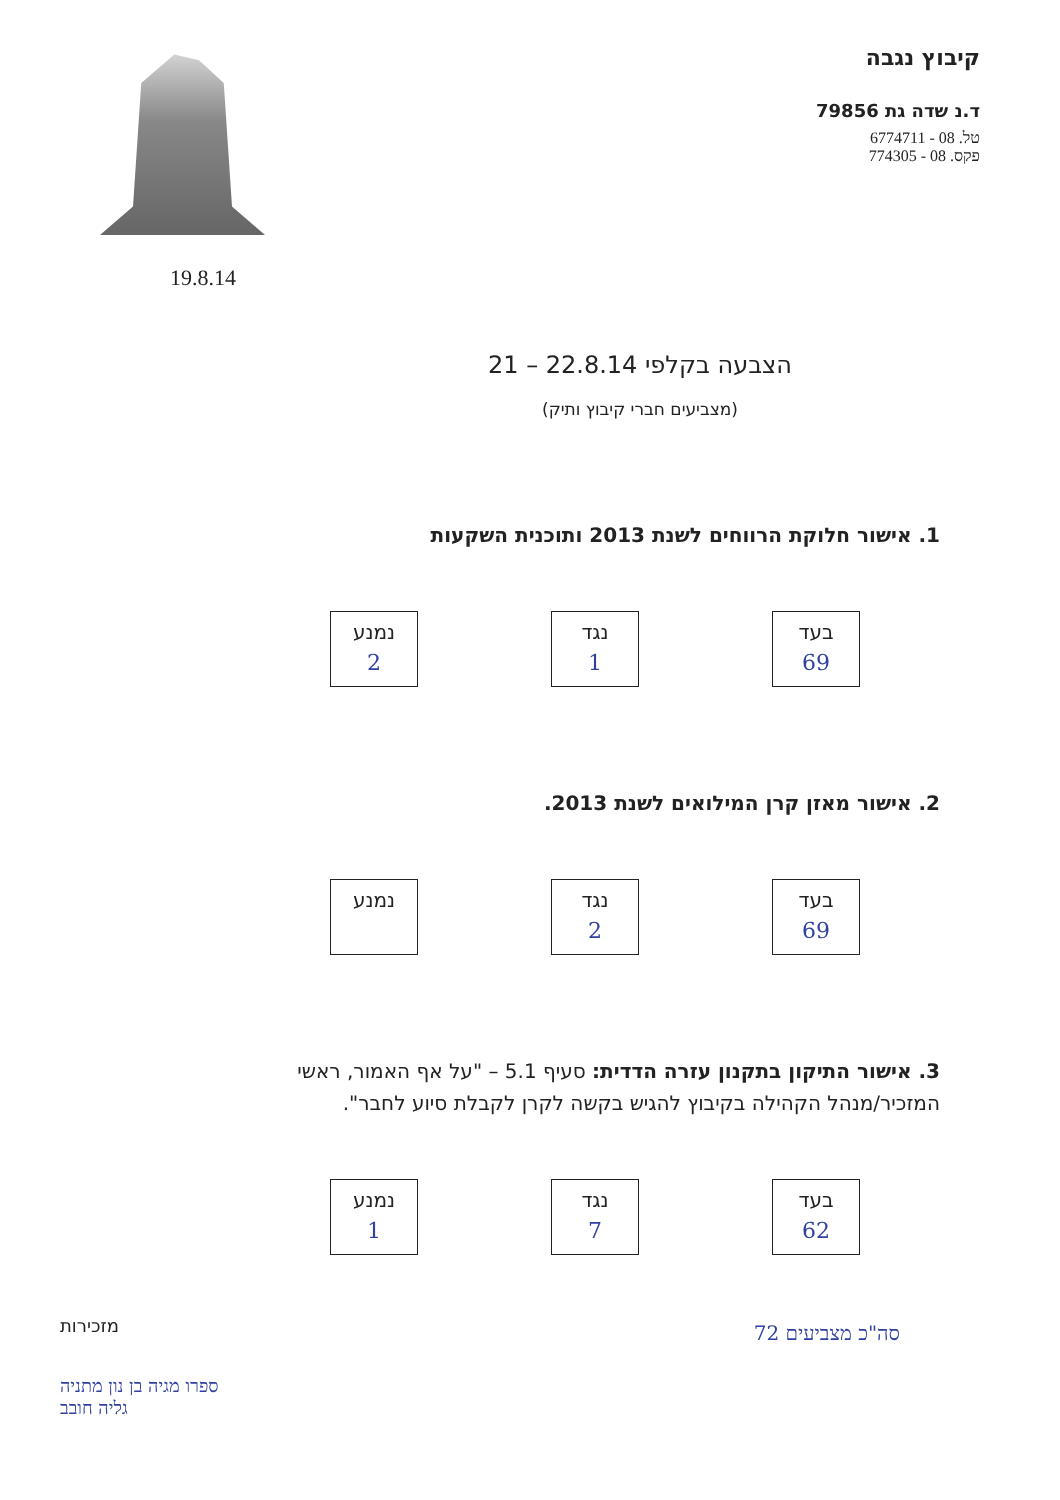קיבוץ נגבה
ד.נ שדה גת 79856
טל. 08 - 6774711
פקס. 08 - 774305
19.8.14
הצבעה בקלפי 22.8.14 – 21
(מצביעים חברי קיבוץ ותיק)
1. אישור חלוקת הרווחים לשנת 2013 ותוכנית השקעות
בעד
69
נגד
1
נמנע
2
2. אישור מאזן קרן המילואים לשנת 2013.
בעד
69
נגד
2
נמנע
3. אישור התיקון בתקנון עזרה הדדית: סעיף 5.1 – "על אף האמור, ראשי המזכיר/מנהל הקהילה בקיבוץ להגיש בקשה לקרן לקבלת סיוע לחבר".
בעד
62
נגד
7
נמנע
1
סה"כ מצביעים 72
מזכירות
ספרו מגיה בן נון מתניה
גליה חובב